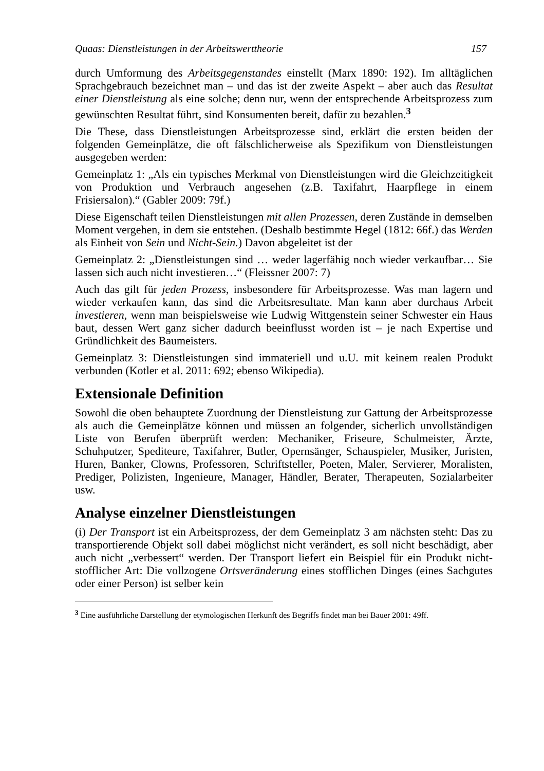Quaas: Dienstleistungen in der Arbeitswerttheorie 157
durch Umformung des Arbeitsgegenstandes einstellt (Marx 1890: 192). Im alltäglichen Sprachgebrauch bezeichnet man – und das ist der zweite Aspekt – aber auch das Resultat einer Dienstleistung als eine solche; denn nur, wenn der entsprechende Arbeitsprozess zum gewünschten Resultat führt, sind Konsumenten bereit, dafür zu bezahlen.<sup>3</sup>
Die These, dass Dienstleistungen Arbeitsprozesse sind, erklärt die ersten beiden der folgenden Gemeinplätze, die oft fälschlicherweise als Spezifikum von Dienstleistungen ausgegeben werden:
Gemeinplatz 1: „Als ein typisches Merkmal von Dienstleistungen wird die Gleichzeitigkeit von Produktion und Verbrauch angesehen (z.B. Taxifahrt, Haarpflege in einem Frisiersalon).“ (Gabler 2009: 79f.)
Diese Eigenschaft teilen Dienstleistungen mit allen Prozessen, deren Zustände in demselben Moment vergehen, in dem sie entstehen. (Deshalb bestimmte Hegel (1812: 66f.) das Werden als Einheit von Sein und Nicht-Sein.) Davon abgeleitet ist der
Gemeinplatz 2: „Dienstleistungen sind … weder lagerfähig noch wieder verkaufbar… Sie lassen sich auch nicht investieren…“ (Fleissner 2007: 7)
Auch das gilt für jeden Prozess, insbesondere für Arbeitsprozesse. Was man lagern und wieder verkaufen kann, das sind die Arbeitsresultate. Man kann aber durchaus Arbeit investieren, wenn man beispielsweise wie Ludwig Wittgenstein seiner Schwester ein Haus baut, dessen Wert ganz sicher dadurch beeinflusst worden ist – je nach Expertise und Gründlichkeit des Baumeisters.
Gemeinplatz 3: Dienstleistungen sind immateriell und u.U. mit keinem realen Produkt verbunden (Kotler et al. 2011: 692; ebenso Wikipedia).
Extensionale Definition
Sowohl die oben behauptete Zuordnung der Dienstleistung zur Gattung der Arbeitsprozesse als auch die Gemeinplätze können und müssen an folgender, sicherlich unvollständigen Liste von Berufen überprüft werden: Mechaniker, Friseure, Schulmeister, Ärzte, Schuhputzer, Spediteure, Taxifahrer, Butler, Opernsänger, Schauspieler, Musiker, Juristen, Huren, Banker, Clowns, Professoren, Schriftsteller, Poeten, Maler, Servierer, Moralisten, Prediger, Polizisten, Ingenieure, Manager, Händler, Berater, Therapeuten, Sozialarbeiter usw.
Analyse einzelner Dienstleistungen
(i) Der Transport ist ein Arbeitsprozess, der dem Gemeinplatz 3 am nächsten steht: Das zu transportierende Objekt soll dabei möglichst nicht verändert, es soll nicht beschädigt, aber auch nicht „verbessert“ werden. Der Transport liefert ein Beispiel für ein Produkt nicht-stofflicher Art: Die vollzogene Ortsveränderung eines stofflichen Dinges (eines Sachgutes oder einer Person) ist selber kein
<sup>3</sup> Eine ausführliche Darstellung der etymologischen Herkunft des Begriffs findet man bei Bauer 2001: 49ff.